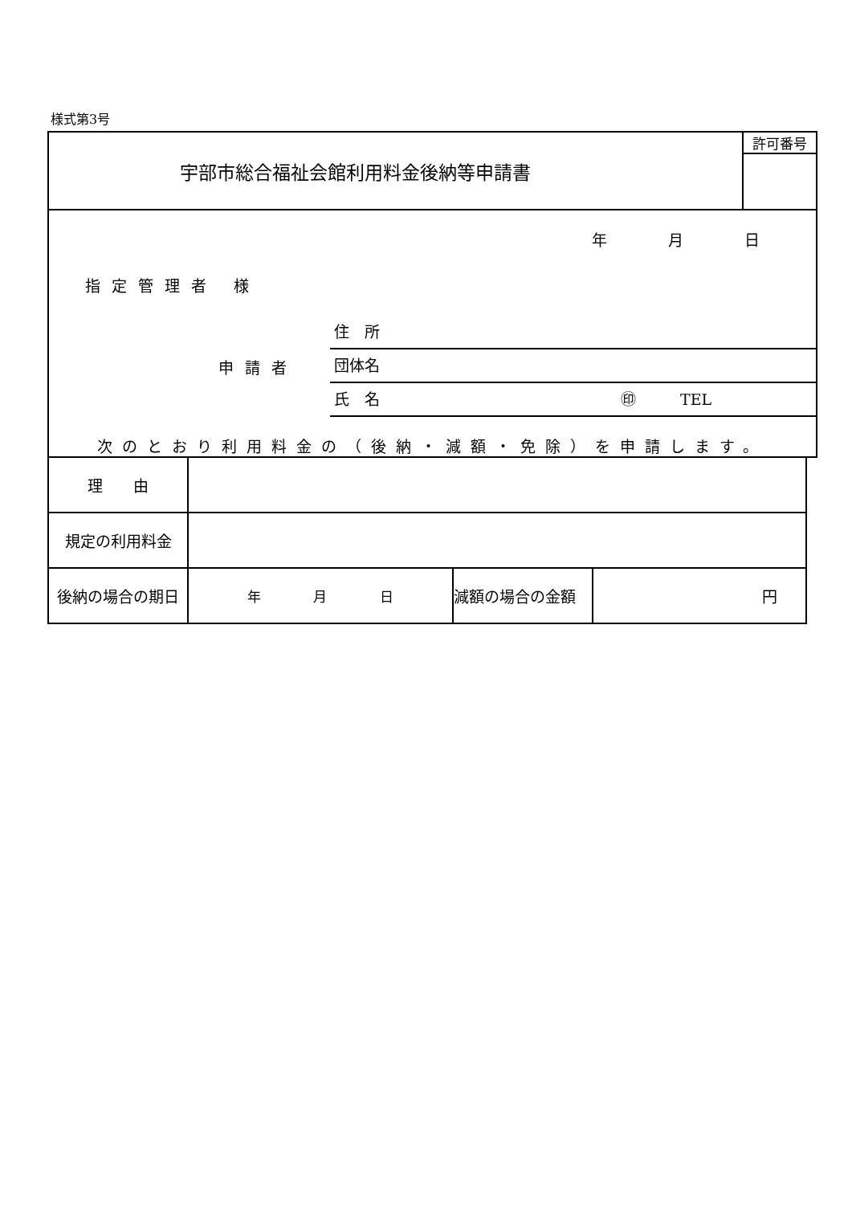様式第3号
| 宇部市総合福祉会館利用料金後納等申請書 | 許可番号 |
| 年 月 日 指定管理者 様 申請者 住 所 団体名 氏 名 ㊞ TEL 次のとおり利用料金の（後納・減額・免除）を申請します。 | |
| 理 由 | | | |
| 規定の利用料金 | | | |
| 後納の場合の期日 | 年 月 日 | 減額の場合の金額 | 円 |